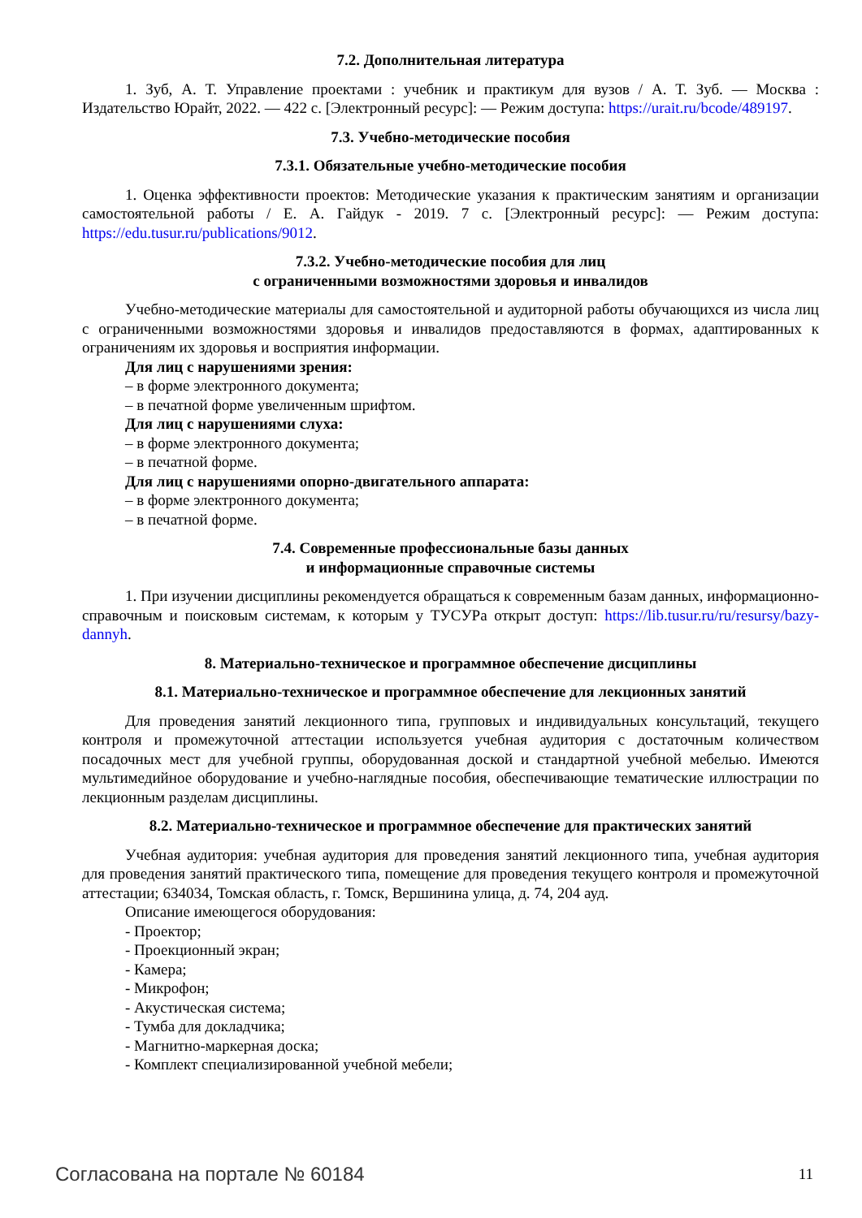7.2. Дополнительная литература
1. Зуб, А. Т. Управление проектами : учебник и практикум для вузов / А. Т. Зуб. — Москва : Издательство Юрайт, 2022. — 422 с. [Электронный ресурс]: — Режим доступа: https://urait.ru/bcode/489197.
7.3. Учебно-методические пособия
7.3.1. Обязательные учебно-методические пособия
1. Оценка эффективности проектов: Методические указания к практическим занятиям и организации самостоятельной работы / Е. А. Гайдук - 2019. 7 с. [Электронный ресурс]: — Режим доступа: https://edu.tusur.ru/publications/9012.
7.3.2. Учебно-методические пособия для лиц
с ограниченными возможностями здоровья и инвалидов
Учебно-методические материалы для самостоятельной и аудиторной работы обучающихся из числа лиц с ограниченными возможностями здоровья и инвалидов предоставляются в формах, адаптированных к ограничениям их здоровья и восприятия информации.
Для лиц с нарушениями зрения:
– в форме электронного документа;
– в печатной форме увеличенным шрифтом.
Для лиц с нарушениями слуха:
– в форме электронного документа;
– в печатной форме.
Для лиц с нарушениями опорно-двигательного аппарата:
– в форме электронного документа;
– в печатной форме.
7.4. Современные профессиональные базы данных
и информационные справочные системы
1. При изучении дисциплины рекомендуется обращаться к современным базам данных, информационно-справочным и поисковым системам, к которым у ТУСУРа открыт доступ: https://lib.tusur.ru/ru/resursy/bazy-dannyh.
8. Материально-техническое и программное обеспечение дисциплины
8.1. Материально-техническое и программное обеспечение для лекционных занятий
Для проведения занятий лекционного типа, групповых и индивидуальных консультаций, текущего контроля и промежуточной аттестации используется учебная аудитория с достаточным количеством посадочных мест для учебной группы, оборудованная доской и стандартной учебной мебелью. Имеются мультимедийное оборудование и учебно-наглядные пособия, обеспечивающие тематические иллюстрации по лекционным разделам дисциплины.
8.2. Материально-техническое и программное обеспечение для практических занятий
Учебная аудитория: учебная аудитория для проведения занятий лекционного типа, учебная аудитория для проведения занятий практического типа, помещение для проведения текущего контроля и промежуточной аттестации; 634034, Томская область, г. Томск, Вершинина улица, д. 74, 204 ауд.
Описание имеющегося оборудования:
- Проектор;
- Проекционный экран;
- Камера;
- Микрофон;
- Акустическая система;
- Тумба для докладчика;
- Магнитно-маркерная доска;
- Комплект специализированной учебной мебели;
Согласована на портале № 60184 11